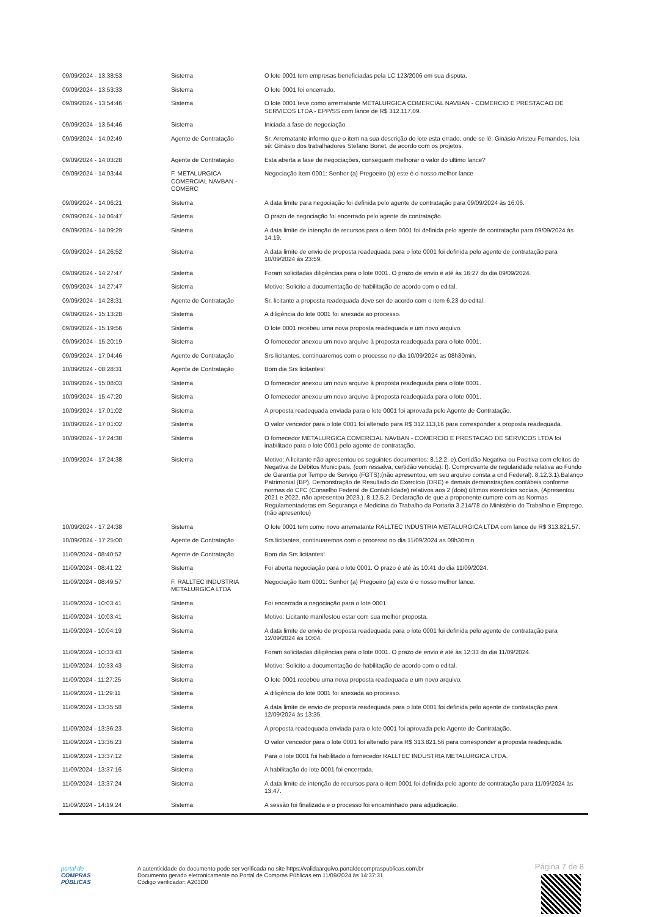| 09/09/2024 - 13:38:53 | Sistema | O lote 0001 tem empresas beneficiadas pela LC 123/2006 em sua disputa. |
| 09/09/2024 - 13:53:33 | Sistema | O lote 0001 foi encerrado. |
| 09/09/2024 - 13:54:46 | Sistema | O lote 0001 teve como arrematante METALURGICA COMERCIAL NAVBAN - COMERCIO E PRESTACAO DE SERVICOS LTDA - EPP/SS com lance de R$ 312.117,09. |
| 09/09/2024 - 13:54:46 | Sistema | Iniciada a fase de negociação. |
| 09/09/2024 - 14:02:49 | Agente de Contratação | Sr. Arrematante informo que o item na sua descrição do lote esta errado, onde se lê: Ginásio Aristeu Fernandes, leia sê: Ginásio dos trabalhadores Stefano Bonet, de acordo com os projetos. |
| 09/09/2024 - 14:03:28 | Agente de Contratação | Esta aberta a fase de negociações, conseguem melhorar o valor do ultimo lance? |
| 09/09/2024 - 14:03:44 | F. METALURGICA COMERCIAL NAVBAN - COMERC | Negociação Item 0001: Senhor (a) Pregoeiro (a) este é o nosso melhor lance |
| 09/09/2024 - 14:06:21 | Sistema | A data limite para negociação foi definida pelo agente de contratação para 09/09/2024 às 16:06. |
| 09/09/2024 - 14:06:47 | Sistema | O prazo de negociação foi encerrado pelo agente de contratação. |
| 09/09/2024 - 14:09:29 | Sistema | A data limite de intenção de recursos para o item 0001 foi definida pelo agente de contratação para 09/09/2024 às 14:19. |
| 09/09/2024 - 14:26:52 | Sistema | A data limite de envio de proposta readequada para o lote 0001 foi definida pelo agente de contratação para 10/09/2024 às 23:59. |
| 09/09/2024 - 14:27:47 | Sistema | Foram solicitadas diligências para o lote 0001. O prazo de envio é até às 16:27 do dia 09/09/2024. |
| 09/09/2024 - 14:27:47 | Sistema | Motivo: Solicito a documentação de habilitação de acordo com o edital. |
| 09/09/2024 - 14:28:31 | Agente de Contratação | Sr. licitante a proposta readequada deve ser de acordo com o item 6.23 do edital. |
| 09/09/2024 - 15:13:28 | Sistema | A diligência do lote 0001 foi anexada ao processo. |
| 09/09/2024 - 15:19:56 | Sistema | O lote 0001 recebeu uma nova proposta readequada e um novo arquivo. |
| 09/09/2024 - 15:20:19 | Sistema | O fornecedor anexou um novo arquivo à proposta readequada para o lote 0001. |
| 09/09/2024 - 17:04:46 | Agente de Contratação | Srs licitantes, continuaremos com o processo no dia 10/09/2024 as 08h30min. |
| 10/09/2024 - 08:28:31 | Agente de Contratação | Bom dia Srs licitantes! |
| 10/09/2024 - 15:08:03 | Sistema | O fornecedor anexou um novo arquivo à proposta readequada para o lote 0001. |
| 10/09/2024 - 15:47:20 | Sistema | O fornecedor anexou um novo arquivo à proposta readequada para o lote 0001. |
| 10/09/2024 - 17:01:02 | Sistema | A proposta readequada enviada para o lote 0001 foi aprovada pelo Agente de Contratação. |
| 10/09/2024 - 17:01:02 | Sistema | O valor vencedor para o lote 0001 foi alterado para R$ 312.113,16 para corresponder a proposta readequada. |
| 10/09/2024 - 17:24:38 | Sistema | O fornecedor METALURGICA COMERCIAL NAVBAN - COMERCIO E PRESTACAO DE SERVICOS LTDA foi inabilitado para o lote 0001 pelo agente de contratação. |
| 10/09/2024 - 17:24:38 | Sistema | Motivo: A licitante não apresentou os seguintes documentos: 8.12.2. e).Certidão Negativa ou Positiva com efeitos de Negativa de Débitos Municipais, (com ressalva, certidão vencida). f). Comprovante de regularidade relativa ao Fundo de Garantia por Tempo de Serviço (FGTS);(não apresentou, em seu arquivo consta a cnd Federal). 8.12.3.1).Balanço Patrimonial (BP), Demonstração de Resultado do Exercício (DRE) e demais demonstrações contábeis conforme normas do CFC (Conselho Federal de Contabilidade) relativos aos 2 (dois) últimos exercícios sociais, (Apresentou 2021 e 2022, não apresentou 2023.). 8.12.5.2. Declaração de que a proponente cumpre com as Normas Regulamentadoras em Segurança e Medicina do Trabalho da Portaria 3.214/78 do Ministério do Trabalho e Emprego. (não apresentou) |
| 10/09/2024 - 17:24:38 | Sistema | O lote 0001 tem como novo arrematante RALLTEC INDUSTRIA METALURGICA LTDA com lance de R$ 313.821,57. |
| 10/09/2024 - 17:25:00 | Agente de Contratação | Srs licitantes, continuaremos com o processo no dia 11/09/2024 as 08h30min. |
| 11/09/2024 - 08:40:52 | Agente de Contratação | Bom dia Srs licitantes! |
| 11/09/2024 - 08:41:22 | Sistema | Foi aberta negociação para o lote 0001. O prazo é até às 10:41 do dia 11/09/2024. |
| 11/09/2024 - 08:49:57 | F. RALLTEC INDUSTRIA METALURGICA LTDA | Negociação Item 0001: Senhor (a) Pregoeiro (a) este é o nosso melhor lance. |
| 11/09/2024 - 10:03:41 | Sistema | Foi encerrada a negociação para o lote 0001. |
| 11/09/2024 - 10:03:41 | Sistema | Motivo: Licitante manifestou estar com sua melhor proposta. |
| 11/09/2024 - 10:04:19 | Sistema | A data limite de envio de proposta readequada para o lote 0001 foi definida pelo agente de contratação para 12/09/2024 às 10:04. |
| 11/09/2024 - 10:33:43 | Sistema | Foram solicitadas diligências para o lote 0001. O prazo de envio é até às 12:33 do dia 11/09/2024. |
| 11/09/2024 - 10:33:43 | Sistema | Motivo: Solicito a documentação de habilitação de acordo com o edital. |
| 11/09/2024 - 11:27:25 | Sistema | O lote 0001 recebeu uma nova proposta readequada e um novo arquivo. |
| 11/09/2024 - 11:29:11 | Sistema | A diligência do lote 0001 foi anexada ao processo. |
| 11/09/2024 - 13:35:58 | Sistema | A data limite de envio de proposta readequada para o lote 0001 foi definida pelo agente de contratação para 12/09/2024 às 13:35. |
| 11/09/2024 - 13:36:23 | Sistema | A proposta readequada enviada para o lote 0001 foi aprovada pelo Agente de Contratação. |
| 11/09/2024 - 13:36:23 | Sistema | O valor vencedor para o lote 0001 foi alterado para R$ 313.821,56 para corresponder a proposta readequada. |
| 11/09/2024 - 13:37:12 | Sistema | Para o lote 0001 foi habilitado o fornecedor RALLTEC INDUSTRIA METALURGICA LTDA. |
| 11/09/2024 - 13:37:16 | Sistema | A habilitação do lote 0001 foi encerrada. |
| 11/09/2024 - 13:37:24 | Sistema | A data limite de intenção de recursos para o item 0001 foi definida pelo agente de contratação para 11/09/2024 às 13:47. |
| 11/09/2024 - 14:19:24 | Sistema | A sessão foi finalizada e o processo foi encaminhado para adjudicação. |
Página 7 de 8
portal de
COMPRAS
PÚBLICAS
A autenticidade do documento pode ser verificada no site https://validaarquivo.portaldecompraspublicas.com.br
Documento gerado eletronicamente no Portal de Compras Públicas em 11/09/2024 às 14:37:31.
Código verificador: A203D0